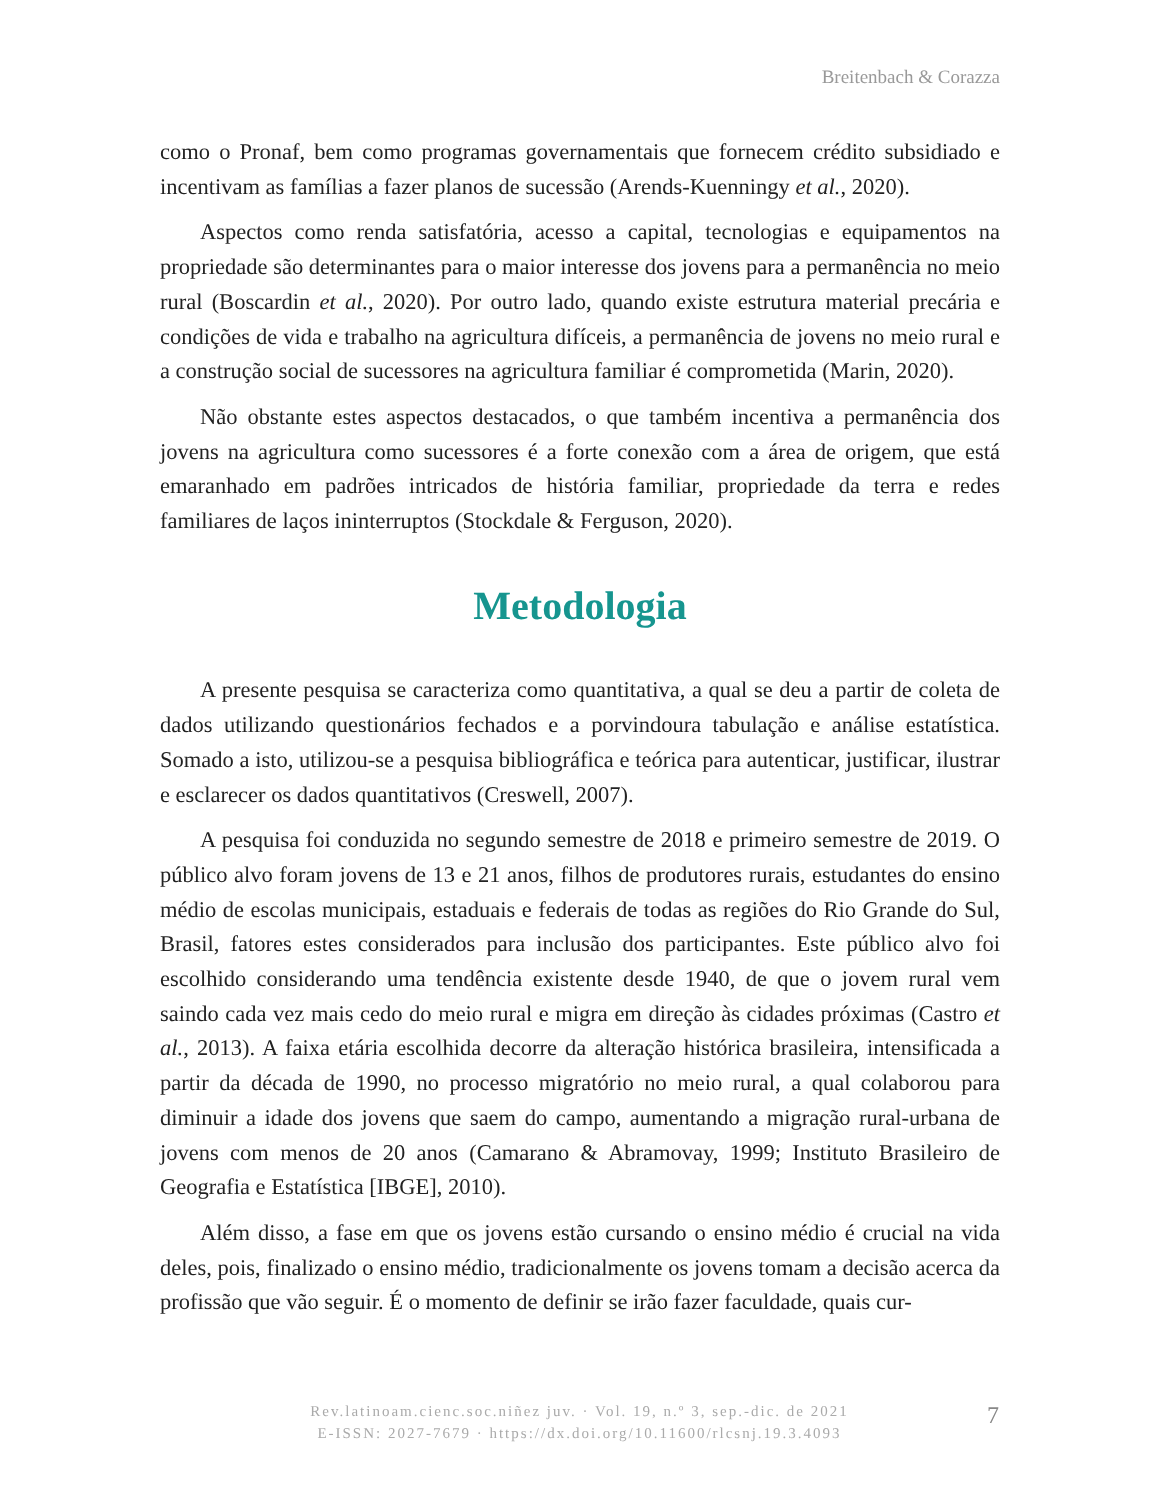Breitenbach & Corazza
como o Pronaf, bem como programas governamentais que fornecem crédito subsidiado e incentivam as famílias a fazer planos de sucessão (Arends-Kuenningy et al., 2020).
Aspectos como renda satisfatória, acesso a capital, tecnologias e equipamentos na propriedade são determinantes para o maior interesse dos jovens para a permanência no meio rural (Boscardin et al., 2020). Por outro lado, quando existe estrutura material precária e condições de vida e trabalho na agricultura difíceis, a permanência de jovens no meio rural e a construção social de sucessores na agricultura familiar é comprometida (Marin, 2020).
Não obstante estes aspectos destacados, o que também incentiva a permanência dos jovens na agricultura como sucessores é a forte conexão com a área de origem, que está emaranhado em padrões intricados de história familiar, propriedade da terra e redes familiares de laços ininterruptos (Stockdale & Ferguson, 2020).
Metodologia
A presente pesquisa se caracteriza como quantitativa, a qual se deu a partir de coleta de dados utilizando questionários fechados e a porvindoura tabulação e análise estatística. Somado a isto, utilizou-se a pesquisa bibliográfica e teórica para autenticar, justificar, ilustrar e esclarecer os dados quantitativos (Creswell, 2007).
A pesquisa foi conduzida no segundo semestre de 2018 e primeiro semestre de 2019. O público alvo foram jovens de 13 e 21 anos, filhos de produtores rurais, estudantes do ensino médio de escolas municipais, estaduais e federais de todas as regiões do Rio Grande do Sul, Brasil, fatores estes considerados para inclusão dos participantes. Este público alvo foi escolhido considerando uma tendência existente desde 1940, de que o jovem rural vem saindo cada vez mais cedo do meio rural e migra em direção às cidades próximas (Castro et al., 2013). A faixa etária escolhida decorre da alteração histórica brasileira, intensificada a partir da década de 1990, no processo migratório no meio rural, a qual colaborou para diminuir a idade dos jovens que saem do campo, aumentando a migração rural-urbana de jovens com menos de 20 anos (Camarano & Abramovay, 1999; Instituto Brasileiro de Geografia e Estatística [IBGE], 2010).
Além disso, a fase em que os jovens estão cursando o ensino médio é crucial na vida deles, pois, finalizado o ensino médio, tradicionalmente os jovens tomam a decisão acerca da profissão que vão seguir. É o momento de definir se irão fazer faculdade, quais cur-
Rev.latinoam.cienc.soc.niñez juv. · Vol. 19, n.º 3, sep.-dic. de 2021
E-ISSN: 2027-7679 · https://dx.doi.org/10.11600/rlcsnj.19.3.4093
7